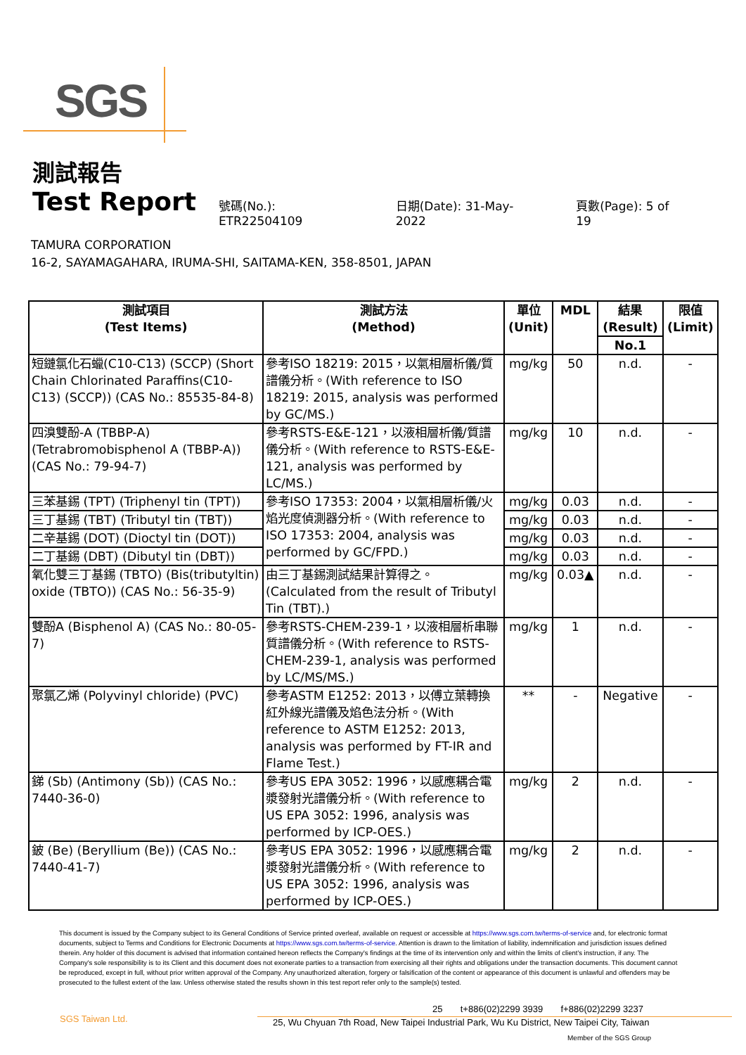SGS
測試報告
Test Report
號碼(No.): ETR22504109 日期(Date): 31-May-2022 頁數(Page): 5 of 19
TAMURA CORPORATION
16-2, SAYAMAGAHARA, IRUMA-SHI, SAITAMA-KEN, 358-8501, JAPAN
| 測試項目 (Test Items) | 測試方法 (Method) | 單位 (Unit) | MDL | 結果 (Result) | 限值 (Limit) |
| --- | --- | --- | --- | --- | --- |
| | | | | No.1 | |
| 短鏈氯化石蠟(C10-C13) (SCCP) (Short Chain Chlorinated Paraffins(C10-C13) (SCCP)) (CAS No.: 85535-84-8) | 參考ISO 18219: 2015，以氣相層析儀/質譜儀分析。(With reference to ISO 18219: 2015, analysis was performed by GC/MS.) | mg/kg | 50 | n.d. | - |
| 四溴雙酚-A (TBBP-A) (Tetrabromobisphenol A (TBBP-A)) (CAS No.: 79-94-7) | 參考RSTS-E&E-121，以液相層析儀/質譜儀分析。(With reference to RSTS-E&E-121, analysis was performed by LC/MS.) | mg/kg | 10 | n.d. | - |
| 三苯基錫 (TPT) (Triphenyl tin (TPT)) | 參考ISO 17353: 2004，以氣相層析儀/火焰光度偵測器分析。(With reference to ISO 17353: 2004, analysis was performed by GC/FPD.) | mg/kg | 0.03 | n.d. | - |
| 三丁基錫 (TBT) (Tributyl tin (TBT)) | | mg/kg | 0.03 | n.d. | - |
| 二辛基錫 (DOT) (Dioctyl tin (DOT)) | | mg/kg | 0.03 | n.d. | - |
| 二丁基錫 (DBT) (Dibutyl tin (DBT)) | | mg/kg | 0.03 | n.d. | - |
| 氧化雙三丁基錫 (TBTO) (Bis(tributyltin) oxide (TBTO)) (CAS No.: 56-35-9) | 由三丁基錫測試結果計算得之。(Calculated from the result of Tributyl Tin (TBT).) | mg/kg | 0.03▲ | n.d. | - |
| 雙酚A (Bisphenol A) (CAS No.: 80-05-7) | 參考RSTS-CHEM-239-1，以液相層析串聯質譜儀分析。(With reference to RSTS-CHEM-239-1, analysis was performed by LC/MS/MS.) | mg/kg | 1 | n.d. | - |
| 聚氯乙烯 (Polyvinyl chloride) (PVC) | 參考ASTM E1252: 2013，以傅立葉轉換紅外線光譜儀及焰色法分析。(With reference to ASTM E1252: 2013, analysis was performed by FT-IR and Flame Test.) | ** | - | Negative | - |
| 銻 (Sb) (Antimony (Sb)) (CAS No.: 7440-36-0) | 參考US EPA 3052: 1996，以感應耦合電漿發射光譜儀分析。(With reference to US EPA 3052: 1996, analysis was performed by ICP-OES.) | mg/kg | 2 | n.d. | - |
| 鈹 (Be) (Beryllium (Be)) (CAS No.: 7440-41-7) | 參考US EPA 3052: 1996，以感應耦合電漿發射光譜儀分析。(With reference to US EPA 3052: 1996, analysis was performed by ICP-OES.) | mg/kg | 2 | n.d. | - |
This document is issued by the Company subject to its General Conditions of Service printed overleaf, available on request or accessible at https://www.sgs.com.tw/terms-of-service and, for electronic format documents, subject to Terms and Conditions for Electronic Documents at https://www.sgs.com.tw/terms-of-service. Attention is drawn to the limitation of liability, indemnification and jurisdiction issues defined therein. Any holder of this document is advised that information contained hereon reflects the Company's findings at the time of its intervention only and within the limits of client's instruction, if any. The Company's sole responsibility is to its Client and this document does not exonerate parties to a transaction from exercising all their rights and obligations under the transaction documents. This document cannot be reproduced, except in full, without prior written approval of the Company. Any unauthorized alteration, forgery or falsification of the content or appearance of this document is unlawful and offenders may be prosecuted to the fullest extent of the law. Unless otherwise stated the results shown in this test report refer only to the sample(s) tested.
SGS Taiwan Ltd.
25 t+886(02)2299 3939 f+886(02)2299 3237
25, Wu Chyuan 7th Road, New Taipei Industrial Park, Wu Ku District, New Taipei City, Taiwan
Member of the SGS Group